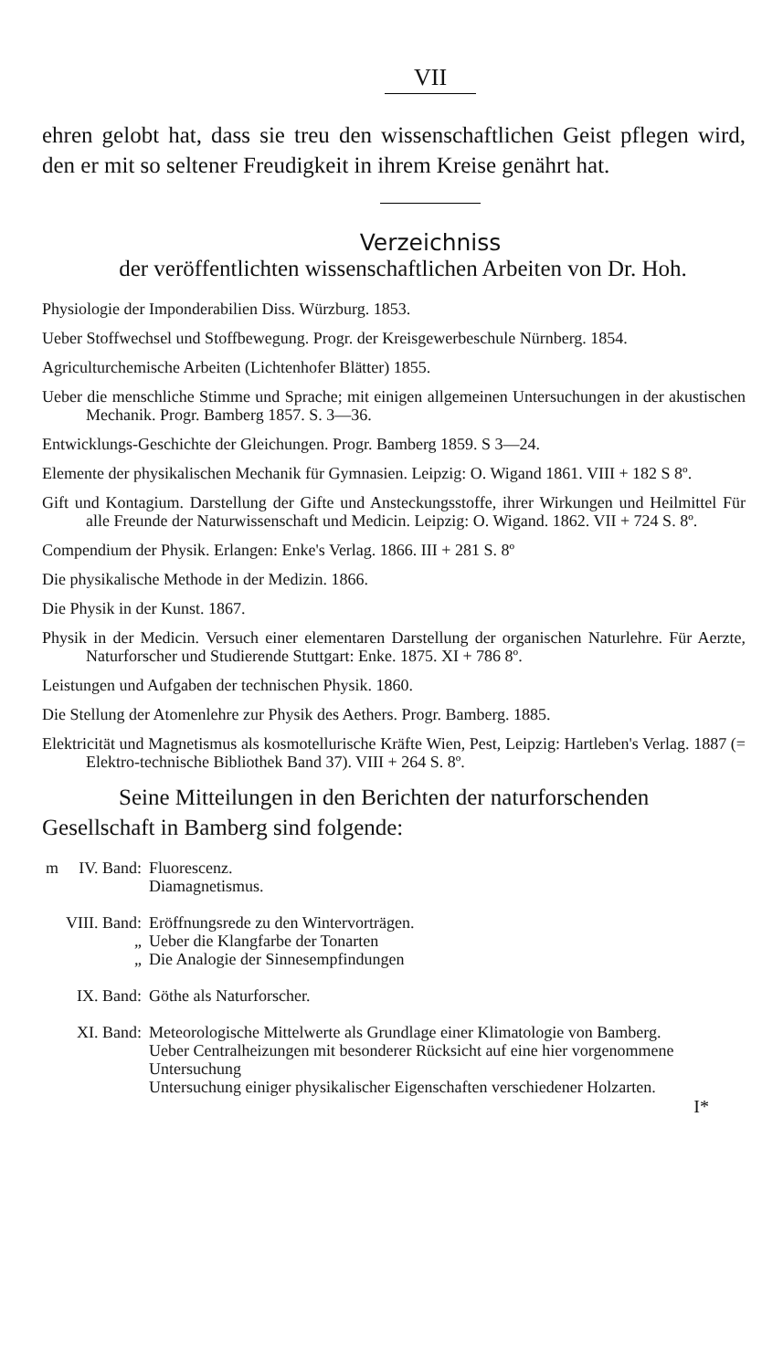VII
ehren gelobt hat, dass sie treu den wissenschaftlichen Geist pflegen wird, den er mit so seltener Freudigkeit in ihrem Kreise genährt hat.
Verzeichniss
der veröffentlichten wissenschaftlichen Arbeiten von Dr. Hoh.
Physiologie der Imponderabilien Diss. Würzburg. 1853.
Ueber Stoffwechsel und Stoffbewegung. Progr. der Kreisgewerbeschule Nürnberg. 1854.
Agriculturchemische Arbeiten (Lichtenhofer Blätter) 1855.
Ueber die menschliche Stimme und Sprache; mit einigen allgemeinen Untersuchungen in der akustischen Mechanik. Progr. Bamberg 1857. S. 3—36.
Entwicklungs-Geschichte der Gleichungen. Progr. Bamberg 1859. S 3—24.
Elemente der physikalischen Mechanik für Gymnasien. Leipzig: O. Wigand 1861. VIII + 182 S 8º.
Gift und Kontagium. Darstellung der Gifte und Ansteckungsstoffe, ihrer Wirkungen und Heilmittel Für alle Freunde der Naturwissenschaft und Medicin. Leipzig: O. Wigand. 1862. VII + 724 S. 8º.
Compendium der Physik. Erlangen: Enke's Verlag. 1866. III + 281 S. 8º
Die physikalische Methode in der Medizin. 1866.
Die Physik in der Kunst. 1867.
Physik in der Medicin. Versuch einer elementaren Darstellung der organischen Naturlehre. Für Aerzte, Naturforscher und Studierende Stuttgart: Enke. 1875. XI + 786 8º.
Leistungen und Aufgaben der technischen Physik. 1860.
Die Stellung der Atomenlehre zur Physik des Aethers. Progr. Bamberg. 1885.
Elektricität und Magnetismus als kosmotellurische Kräfte Wien, Pest, Leipzig: Hartleben's Verlag. 1887 (= Elektro-technische Bibliothek Band 37). VIII + 264 S. 8º.
Seine Mitteilungen in den Berichten der naturforschenden Gesellschaft in Bamberg sind folgende:
| m | IV. Band: | Fluorescenz. Diamagnetismus. |
| | VIII. Band: | Eröffnungsrede zu den Wintervorträgen. |
| | „ | Ueber die Klangfarbe der Tonarten |
| | „ | Die Analogie der Sinnesempfindungen |
| | IX. Band: | Göthe als Naturforscher. |
| | XI. Band: | Meteorologische Mittelwerte als Grundlage einer Klimatologie von Bamberg. Ueber Centralheizungen mit besonderer Rücksicht auf eine hier vorgenommene Untersuchung Untersuchung einiger physikalischer Eigenschaften verschiedener Holzarten. |
I*